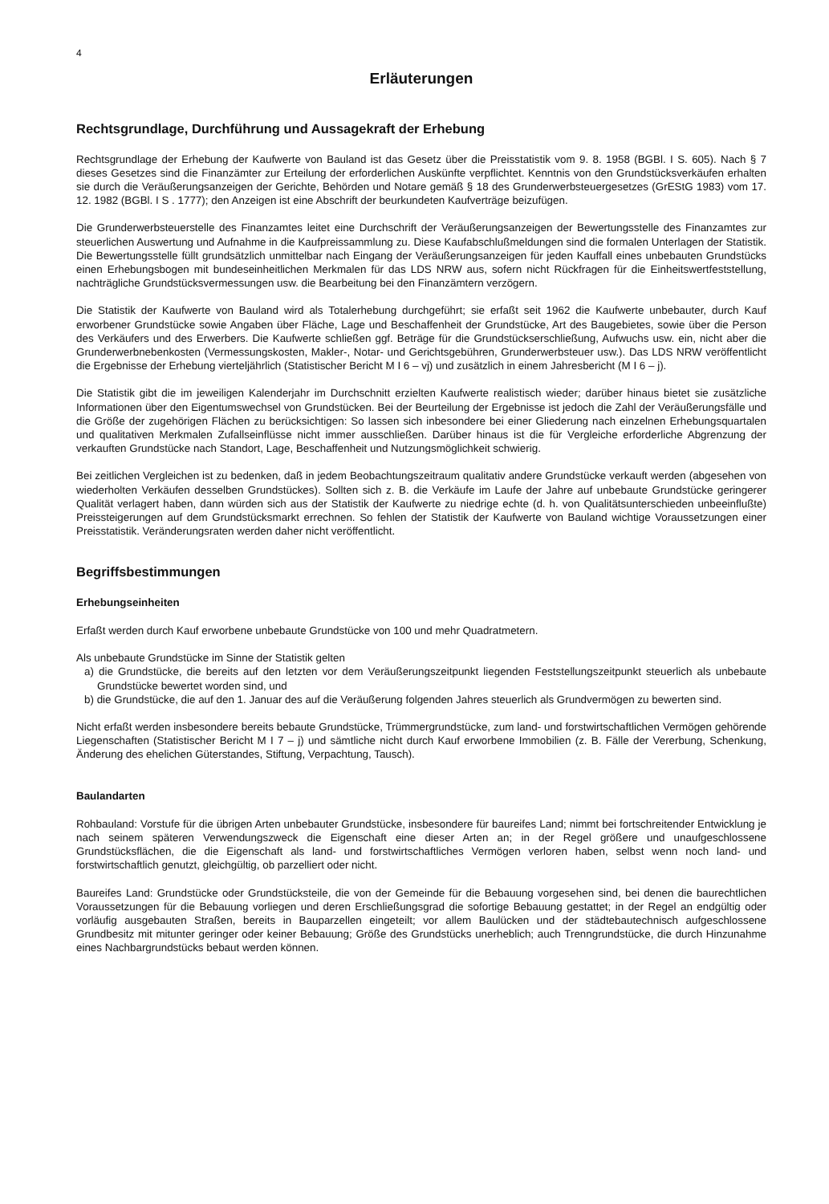4
Erläuterungen
Rechtsgrundlage, Durchführung und Aussagekraft der Erhebung
Rechtsgrundlage der Erhebung der Kaufwerte von Bauland ist das Gesetz über die Preisstatistik vom 9. 8. 1958 (BGBl. I S. 605). Nach § 7 dieses Gesetzes sind die Finanzämter zur Erteilung der erforderlichen Auskünfte verpflichtet. Kenntnis von den Grundstücksverkäufen erhalten sie durch die Veräußerungsanzeigen der Gerichte, Behörden und Notare gemäß § 18 des Grunderwerbsteuergesetzes (GrEStG 1983) vom 17. 12. 1982 (BGBl. I S . 1777); den Anzeigen ist eine Abschrift der beurkundeten Kaufverträge beizufügen.
Die Grunderwerbsteuerstelle des Finanzamtes leitet eine Durchschrift der Veräußerungsanzeigen der Bewertungsstelle des Finanzamtes zur steuerlichen Auswertung und Aufnahme in die Kaufpreissammlung zu. Diese Kaufabschlußmeldungen sind die formalen Unterlagen der Statistik. Die Bewertungsstelle füllt grundsätzlich unmittelbar nach Eingang der Veräußerungsanzeigen für jeden Kauffall eines unbebauten Grundstücks einen Erhebungsbogen mit bundeseinheitlichen Merkmalen für das LDS NRW aus, sofern nicht Rückfragen für die Einheitswertfeststellung, nachträgliche Grundstücksvermessungen usw. die Bearbeitung bei den Finanzämtern verzögern.
Die Statistik der Kaufwerte von Bauland wird als Totalerhebung durchgeführt; sie erfaßt seit 1962 die Kaufwerte unbebauter, durch Kauf erworbener Grundstücke sowie Angaben über Fläche, Lage und Beschaffenheit der Grundstücke, Art des Baugebietes, sowie über die Person des Verkäufers und des Erwerbers. Die Kaufwerte schließen ggf. Beträge für die Grundstückserschließung, Aufwuchs usw. ein, nicht aber die Grunderwerbnebenkosten (Vermessungskosten, Makler-, Notar- und Gerichtsgebühren, Grunderwerbsteuer usw.). Das LDS NRW veröffentlicht die Ergebnisse der Erhebung vierteljährlich (Statistischer Bericht M I 6 – vj) und zusätzlich in einem Jahresbericht (M I 6 – j).
Die Statistik gibt die im jeweiligen Kalenderjahr im Durchschnitt erzielten Kaufwerte realistisch wieder; darüber hinaus bietet sie zusätzliche Informationen über den Eigentumswechsel von Grundstücken. Bei der Beurteilung der Ergebnisse ist jedoch die Zahl der Veräußerungsfälle und die Größe der zugehörigen Flächen zu berücksichtigen: So lassen sich inbesondere bei einer Gliederung nach einzelnen Erhebungsquartalen und qualitativen Merkmalen Zufallseinflüsse nicht immer ausschließen. Darüber hinaus ist die für Vergleiche erforderliche Abgrenzung der verkauften Grundstücke nach Standort, Lage, Beschaffenheit und Nutzungsmöglichkeit schwierig.
Bei zeitlichen Vergleichen ist zu bedenken, daß in jedem Beobachtungszeitraum qualitativ andere Grundstücke verkauft werden (abgesehen von wiederholten Verkäufen desselben Grundstückes). Sollten sich z. B. die Verkäufe im Laufe der Jahre auf unbebaute Grundstücke geringerer Qualität verlagert haben, dann würden sich aus der Statistik der Kaufwerte zu niedrige echte (d. h. von Qualitätsunterschieden unbeeinflußte) Preissteigerungen auf dem Grundstücksmarkt errechnen. So fehlen der Statistik der Kaufwerte von Bauland wichtige Voraussetzungen einer Preisstatistik. Veränderungsraten werden daher nicht veröffentlicht.
Begriffsbestimmungen
Erhebungseinheiten
Erfaßt werden durch Kauf erworbene unbebaute Grundstücke von 100 und mehr Quadratmetern.
Als unbebaute Grundstücke im Sinne der Statistik gelten
a) die Grundstücke, die bereits auf den letzten vor dem Veräußerungszeitpunkt liegenden Feststellungszeitpunkt steuerlich als unbebaute Grundstücke bewertet worden sind, und
b) die Grundstücke, die auf den 1. Januar des auf die Veräußerung folgenden Jahres steuerlich als Grundvermögen zu bewerten sind.
Nicht erfaßt werden insbesondere bereits bebaute Grundstücke, Trümmergrundstücke, zum land- und forstwirtschaftlichen Vermögen gehörende Liegenschaften (Statistischer Bericht M I 7 – j) und sämtliche nicht durch Kauf erworbene Immobilien (z. B. Fälle der Vererbung, Schenkung, Änderung des ehelichen Güterstandes, Stiftung, Verpachtung, Tausch).
Baulandarten
Rohbauland: Vorstufe für die übrigen Arten unbebauter Grundstücke, insbesondere für baureifes Land; nimmt bei fortschreitender Entwicklung je nach seinem späteren Verwendungszweck die Eigenschaft eine dieser Arten an; in der Regel größere und unaufgeschlossene Grundstücksflächen, die die Eigenschaft als land- und forstwirtschaftliches Vermögen verloren haben, selbst wenn noch land- und forstwirtschaftlich genutzt, gleichgültig, ob parzelliert oder nicht.
Baureifes Land: Grundstücke oder Grundstücksteile, die von der Gemeinde für die Bebauung vorgesehen sind, bei denen die baurechtlichen Voraussetzungen für die Bebauung vorliegen und deren Erschließungsgrad die sofortige Bebauung gestattet; in der Regel an endgültig oder vorläufig ausgebauten Straßen, bereits in Bauparzellen eingeteilt; vor allem Baulücken und der städtebautechnisch aufgeschlossene Grundbesitz mit mitunter geringer oder keiner Bebauung; Größe des Grundstücks unerheblich; auch Trenngrundstücke, die durch Hinzunahme eines Nachbargrundstücks bebaut werden können.